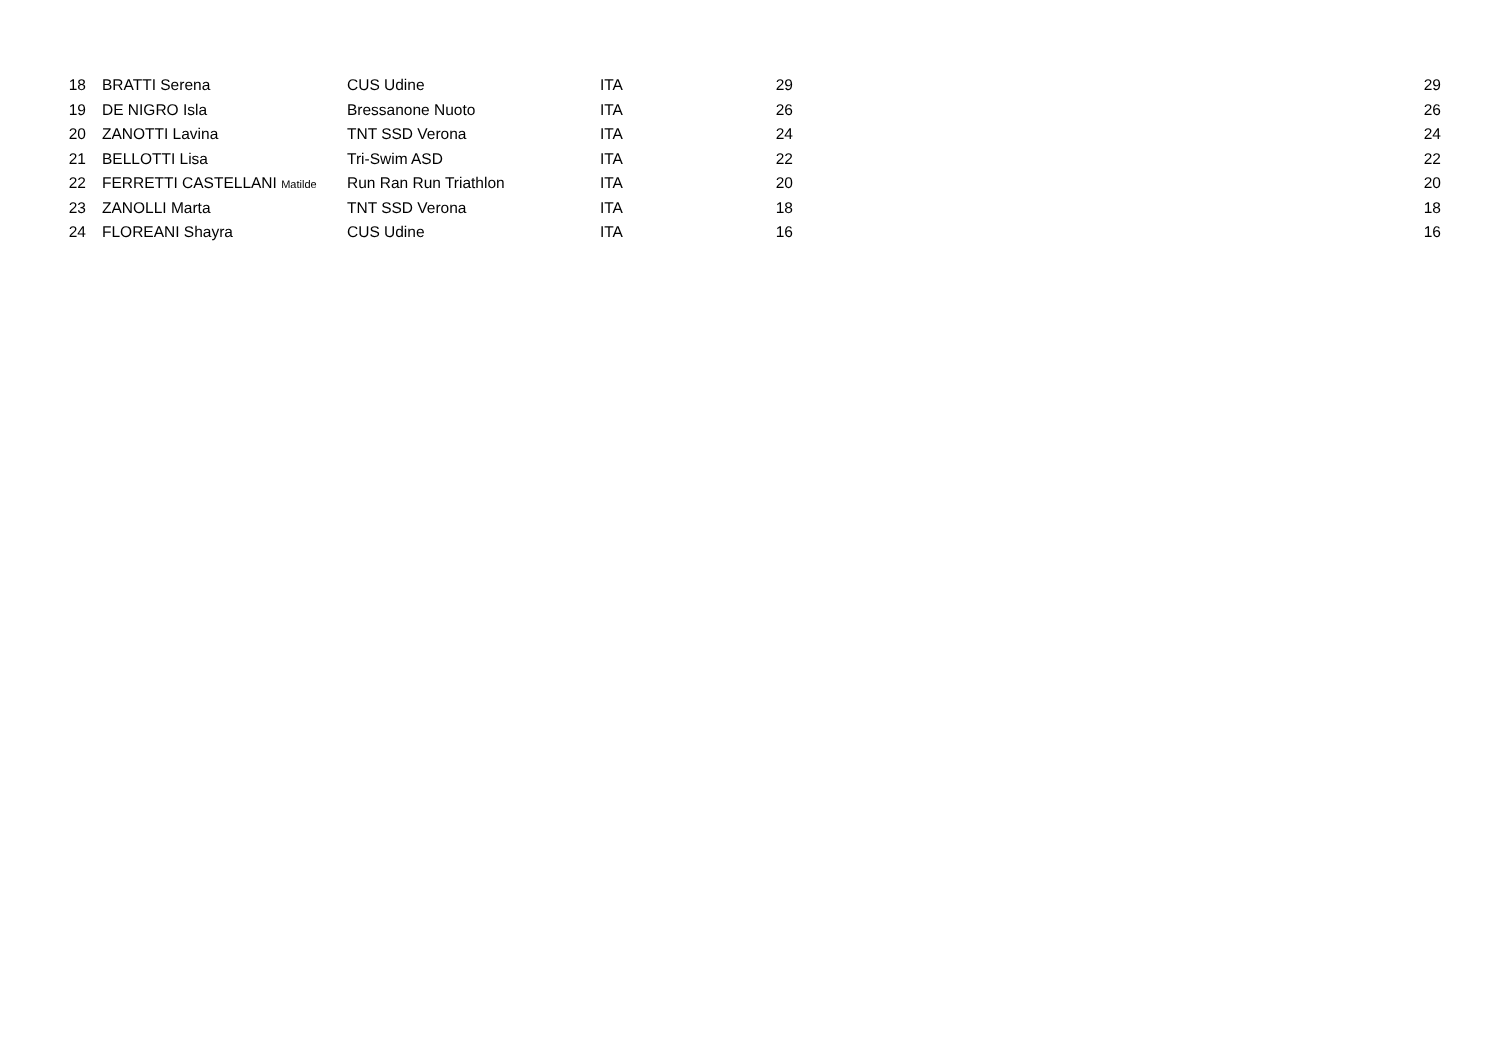| 18 | BRATTI Serena | CUS Udine | ITA | 29 | 29 |
| 19 | DE NIGRO Isla | Bressanone Nuoto | ITA | 26 | 26 |
| 20 | ZANOTTI Lavina | TNT SSD Verona | ITA | 24 | 24 |
| 21 | BELLOTTI Lisa | Tri-Swim ASD | ITA | 22 | 22 |
| 22 | FERRETTI CASTELLANI Matilde | Run Ran Run Triathlon | ITA | 20 | 20 |
| 23 | ZANOLLI Marta | TNT SSD Verona | ITA | 18 | 18 |
| 24 | FLOREANI Shayra | CUS Udine | ITA | 16 | 16 |